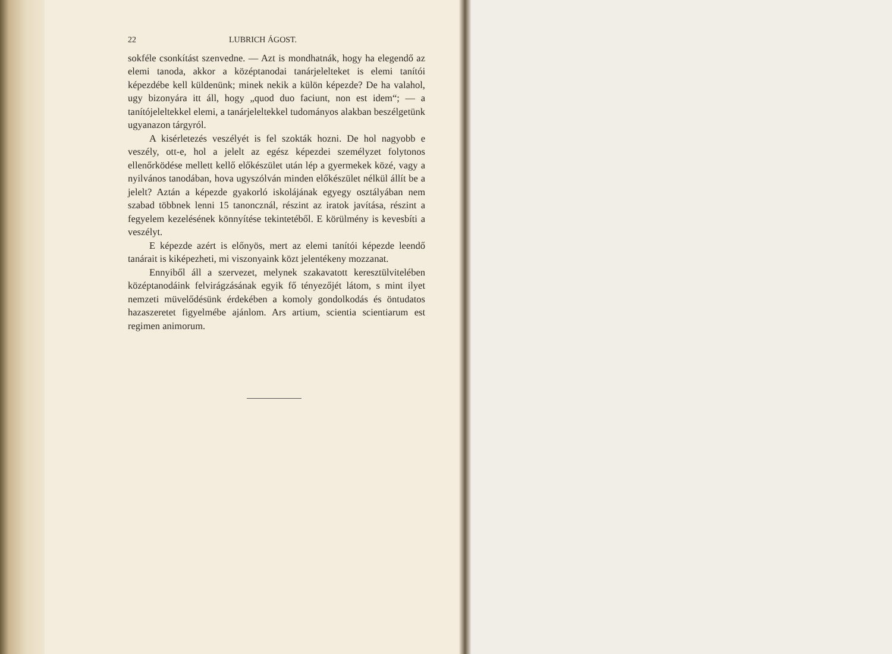22 LUBRICH ÁGOST.
sokféle csonkítást szenvedne. — Azt is mondhatnák, hogy ha elegendő az elemi tanoda, akkor a középtanodai tanárjeleltek­et is elemi tanítói képezdébe kell küldenünk; minek nekik a külön képezde? De ha valahol, ugy bizonyára itt áll, hogy „quod duo faciunt, non est idem“; — a tanítójeleltekkel elemi, a tanárjeleltekkel tudományos alakban beszélgetünk ugyanazon tárgyról.
A kisérletezés veszélyét is fel szokták hozni. De hol nagyobb e veszély, ott-e, hol a jelelt az egész képezdei személyzet folytonos ellenőrködése mellett kellő előkészület után lép a gyermekek közé, vagy a nyilvános tanodában, hova ugyszólván minden előkészület nélkül állít be a jelelt? Aztán a képezde gyakorló iskolájának egyegy osztályában nem szabad többnek lenni 15 tanoncznál, részint az iratok javítása, részint a fegyelem kezelésének könnyítése tekintetéből. E körülmény is kevesbíti a veszélyt.
E képezde azért is előnyös, mert az elemi tanítói képezde leendő tanárait is kiképezheti, mi viszonyaink közt jelentékeny mozzanat.
Ennyiből áll a szervezet, melynek szakavatott keresztülvitelében középtanodáink felvirágzásának egyik fő tényezőjét látom, s mint ilyet nemzeti müvelődésünk érdekében a komoly gondolkodás és öntudatos hazaszeretet figyelmébe ajánlom. Ars artium, scientia scientiarum est regimen animorum.